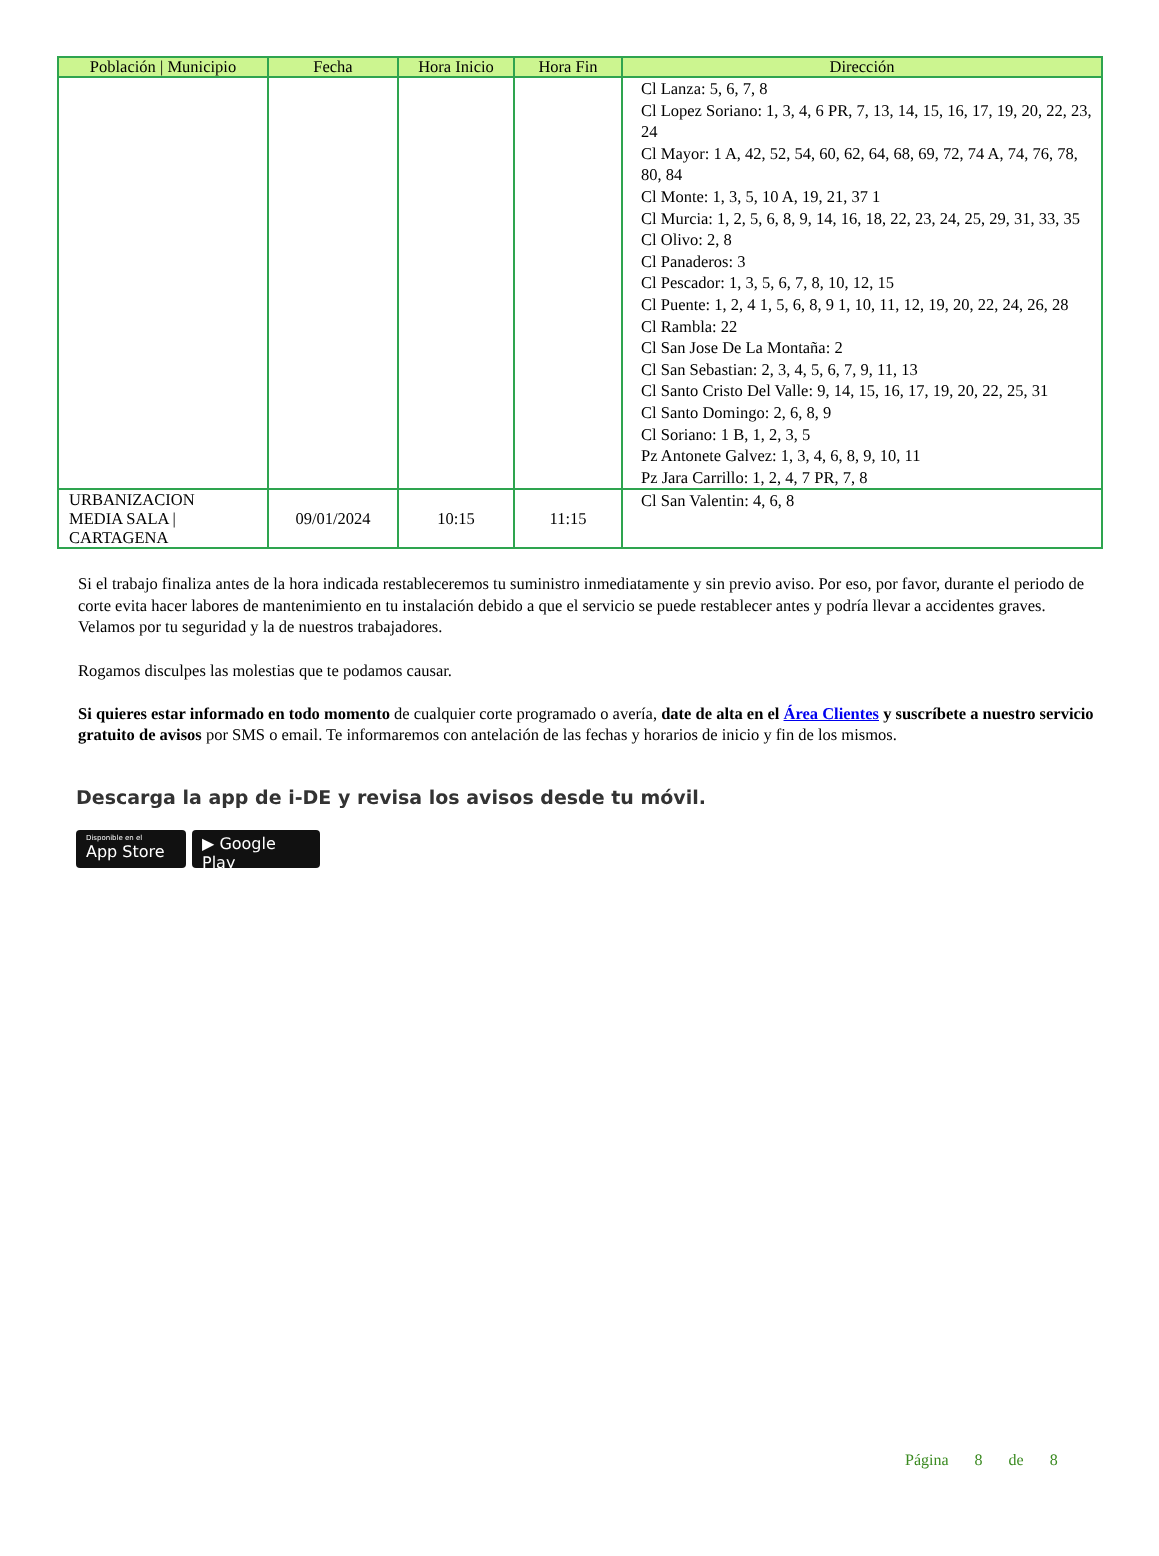| Población / Municipio | Fecha | Hora Inicio | Hora Fin | Dirección |
| --- | --- | --- | --- | --- |
| | | | | Cl Lanza: 5, 6, 7, 8 Cl Lopez Soriano: 1, 3, 4, 6 PR, 7, 13, 14, 15, 16, 17, 19, 20, 22, 23, 24 Cl Mayor: 1 A, 42, 52, 54, 60, 62, 64, 68, 69, 72, 74 A, 74, 76, 78, 80, 84 Cl Monte: 1, 3, 5, 10 A, 19, 21, 37 1 Cl Murcia: 1, 2, 5, 6, 8, 9, 14, 16, 18, 22, 23, 24, 25, 29, 31, 33, 35 Cl Olivo: 2, 8 Cl Panaderos: 3 Cl Pescador: 1, 3, 5, 6, 7, 8, 10, 12, 15 Cl Puente: 1, 2, 4 1, 5, 6, 8, 9 1, 10, 11, 12, 19, 20, 22, 24, 26, 28 Cl Rambla: 22 Cl San Jose De La Montaña: 2 Cl San Sebastian: 2, 3, 4, 5, 6, 7, 9, 11, 13 Cl Santo Cristo Del Valle: 9, 14, 15, 16, 17, 19, 20, 22, 25, 31 Cl Santo Domingo: 2, 6, 8, 9 Cl Soriano: 1 B, 1, 2, 3, 5 Pz Antonete Galvez: 1, 3, 4, 6, 8, 9, 10, 11 Pz Jara Carrillo: 1, 2, 4, 7 PR, 7, 8 |
| URBANIZACION MEDIA SALA / CARTAGENA | 09/01/2024 | 10:15 | 11:15 | Cl San Valentin: 4, 6, 8 |
Si el trabajo finaliza antes de la hora indicada restableceremos tu suministro inmediatamente y sin previo aviso. Por eso, por favor, durante el periodo de corte evita hacer labores de mantenimiento en tu instalación debido a que el servicio se puede restablecer antes y podría llevar a accidentes graves. Velamos por tu seguridad y la de nuestros trabajadores.
Rogamos disculpes las molestias que te podamos causar.
Si quieres estar informado en todo momento de cualquier corte programado o avería, date de alta en el Área Clientes y suscríbete a nuestro servicio gratuito de avisos por SMS o email. Te informaremos con antelación de las fechas y horarios de inicio y fin de los mismos.
Descarga la app de i-DE y revisa los avisos desde tu móvil.
Disponible en el
App Store
▶ Google Play
Página 8 de 8